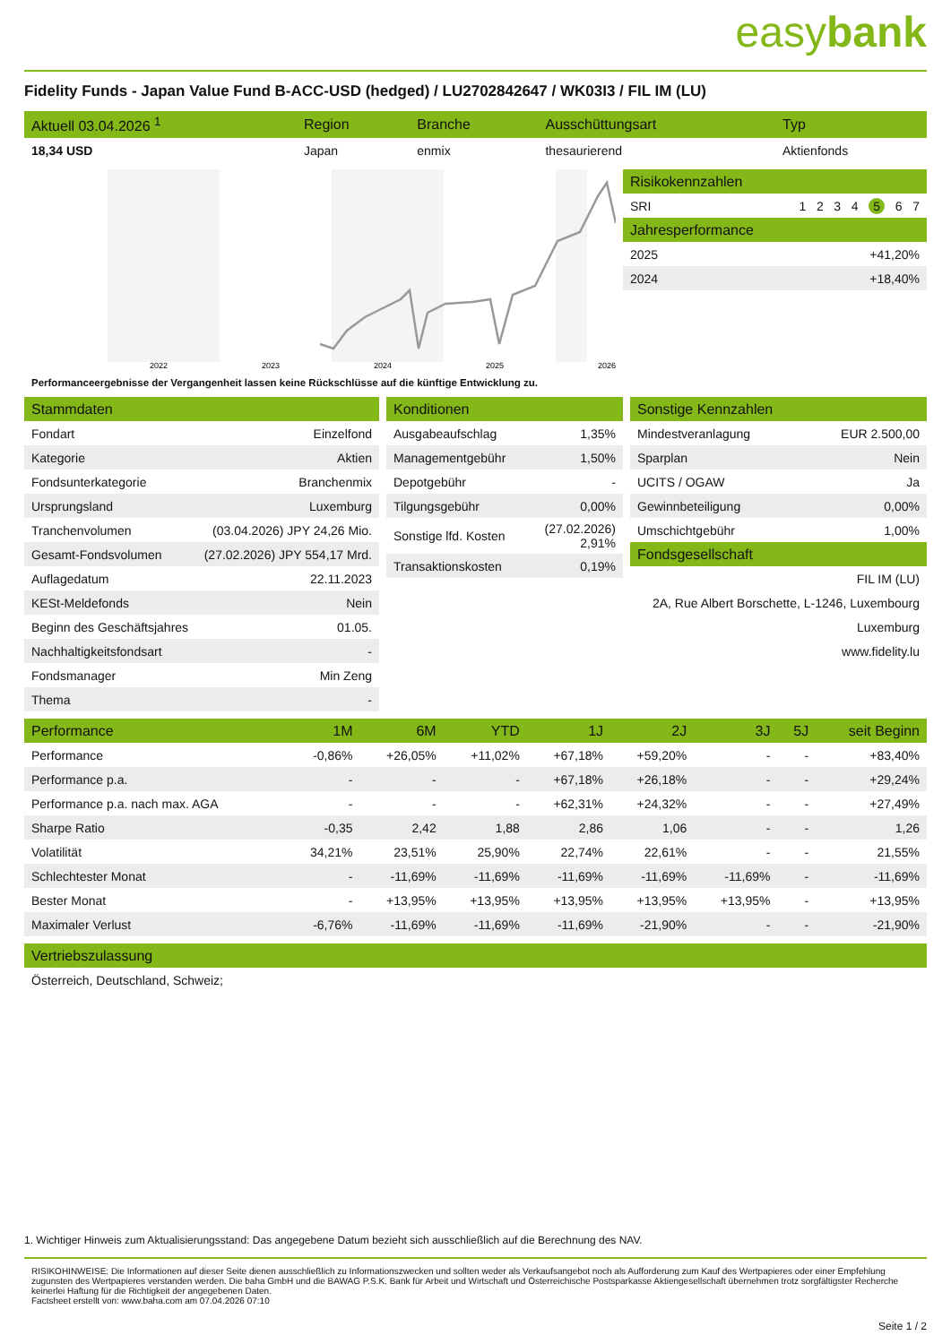easybank
Fidelity Funds - Japan Value Fund B-ACC-USD (hedged) / LU2702842647 / WK03I3 / FIL IM (LU)
| Aktuell 03.04.2026 <sup>1</sup> | Region | Branche | Ausschüttungsart | Typ |
| --- | --- | --- | --- | --- |
| 18,34 USD | Japan | enmix | thesaurierend | Aktienfonds |
2022
2023
2024
2025
2026
Performanceergebnisse der Vergangenheit lassen keine Rückschlüsse auf die künftige Entwicklung zu.
| Risikokennzahlen | |
| --- | --- |
| SRI | 1 2 3 4 5 6 7 |
| Jahresperformance | |
| 2025 | +41,20% |
| 2024 | +18,40% |
| Stammdaten | |
| --- | --- |
| Fondart | Einzelfond |
| Kategorie | Aktien |
| Fondsunterkategorie | Branchenmix |
| Ursprungsland | Luxemburg |
| Tranchenvolumen | (03.04.2026) JPY 24,26 Mio. |
| Gesamt-Fondsvolumen | (27.02.2026) JPY 554,17 Mrd. |
| Auflagedatum | 22.11.2023 |
| KESt-Meldefonds | Nein |
| Beginn des Geschäftsjahres | 01.05. |
| Nachhaltigkeitsfondsart | - |
| Fondsmanager | Min Zeng |
| Thema | - |
| Konditionen | |
| --- | --- |
| Ausgabeaufschlag | 1,35% |
| Managementgebühr | 1,50% |
| Depotgebühr | - |
| Tilgungsgebühr | 0,00% |
| Sonstige lfd. Kosten | (27.02.2026) 2,91% |
| Transaktionskosten | 0,19% |
| Sonstige Kennzahlen | |
| --- | --- |
| Mindestveranlagung | EUR 2.500,00 |
| Sparplan | Nein |
| UCITS / OGAW | Ja |
| Gewinnbeteiligung | 0,00% |
| Umschichtgebühr | 1,00% |
| Fondsgesellschaft | |
| FIL IM (LU) | |
| 2A, Rue Albert Borschette, L-1246, Luxembourg | |
| Luxemburg | |
| www.fidelity.lu | |
| Performance | 1M | 6M | YTD | 1J | 2J | 3J | 5J | seit Beginn |
| --- | --- | --- | --- | --- | --- | --- | --- | --- |
| Performance | -0,86% | +26,05% | +11,02% | +67,18% | +59,20% | - | - | +83,40% |
| Performance p.a. | - | - | - | +67,18% | +26,18% | - | - | +29,24% |
| Performance p.a. nach max. AGA | - | - | - | +62,31% | +24,32% | - | - | +27,49% |
| Sharpe Ratio | -0,35 | 2,42 | 1,88 | 2,86 | 1,06 | - | - | 1,26 |
| Volatilität | 34,21% | 23,51% | 25,90% | 22,74% | 22,61% | - | - | 21,55% |
| Schlechtester Monat | - | -11,69% | -11,69% | -11,69% | -11,69% | -11,69% | - | -11,69% |
| Bester Monat | - | +13,95% | +13,95% | +13,95% | +13,95% | +13,95% | - | +13,95% |
| Maximaler Verlust | -6,76% | -11,69% | -11,69% | -11,69% | -21,90% | - | - | -21,90% |
| Vertriebszulassung |
| --- |
| Österreich, Deutschland, Schweiz; |
1. Wichtiger Hinweis zum Aktualisierungsstand: Das angegebene Datum bezieht sich ausschließlich auf die Berechnung des NAV.
RISIKOHINWEISE: Die Informationen auf dieser Seite dienen ausschließlich zu Informationszwecken und sollten weder als Verkaufsangebot noch als Aufforderung zum Kauf des Wertpapieres oder einer Empfehlung zugunsten des Wertpapieres verstanden werden. Die baha GmbH und die BAWAG P.S.K. Bank für Arbeit und Wirtschaft und Österreichische Postsparkasse Aktiengesellschaft übernehmen trotz sorgfältigster Recherche keinerlei Haftung für die Richtigkeit der angegebenen Daten.
Factsheet erstellt von: www.baha.com am 07.04.2026 07:10
Seite 1 / 2